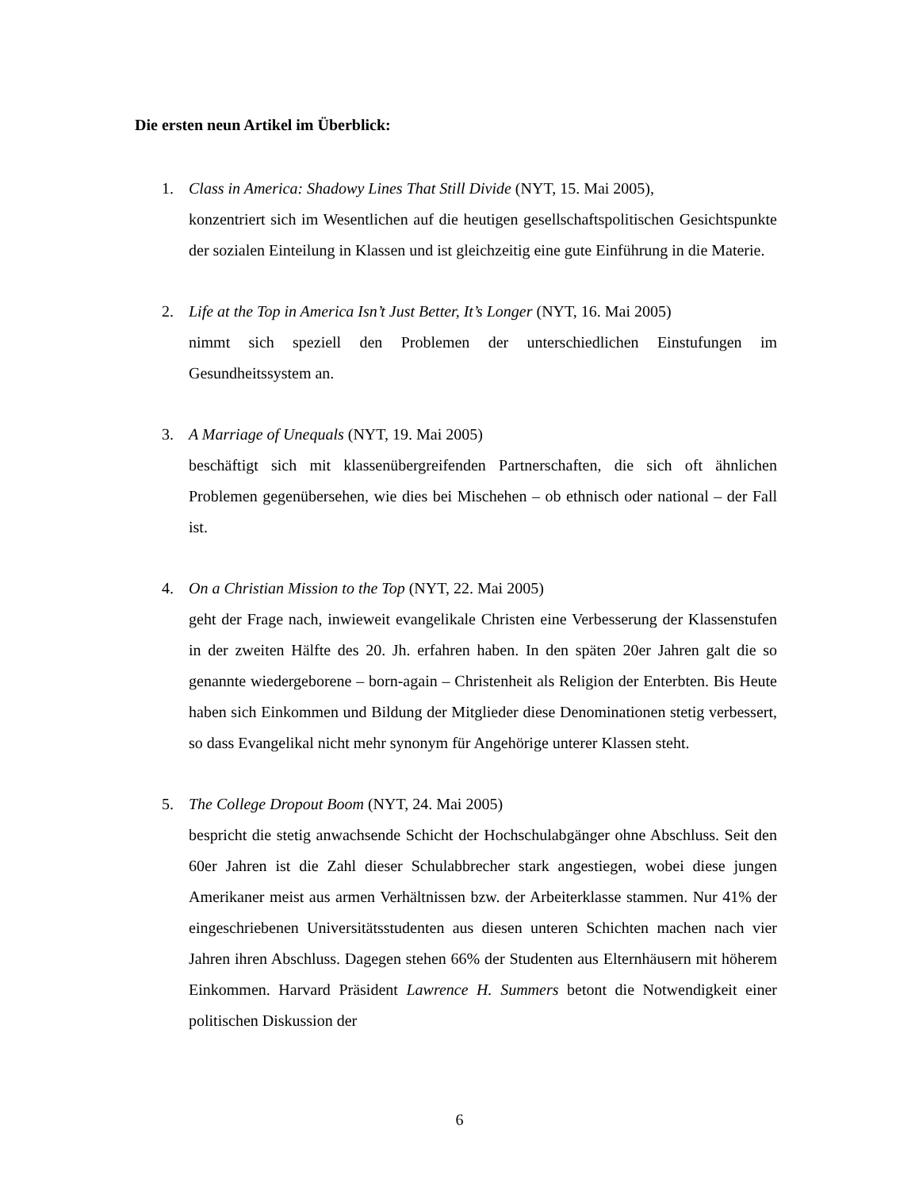Die ersten neun Artikel im Überblick:
1. Class in America: Shadowy Lines That Still Divide (NYT, 15. Mai 2005),
konzentriert sich im Wesentlichen auf die heutigen gesellschaftspolitischen Gesichtspunkte der sozialen Einteilung in Klassen und ist gleichzeitig eine gute Einführung in die Materie.
2. Life at the Top in America Isn’t Just Better, It’s Longer (NYT, 16. Mai 2005)
nimmt sich speziell den Problemen der unterschiedlichen Einstufungen im Gesundheitssystem an.
3. A Marriage of Unequals (NYT, 19. Mai 2005)
beschäftigt sich mit klassenübergreifenden Partnerschaften, die sich oft ähnlichen Problemen gegenübersehen, wie dies bei Mischehen – ob ethnisch oder national – der Fall ist.
4. On a Christian Mission to the Top (NYT, 22. Mai 2005)
geht der Frage nach, inwieweit evangelikale Christen eine Verbesserung der Klassenstufen in der zweiten Hälfte des 20. Jh. erfahren haben. In den späten 20er Jahren galt die so genannte wiedergeborene – born-again – Christenheit als Religion der Enterbten. Bis Heute haben sich Einkommen und Bildung der Mitglieder diese Denominationen stetig verbessert, so dass Evangelikal nicht mehr synonym für Angehörige unterer Klassen steht.
5. The College Dropout Boom (NYT, 24. Mai 2005)
bespricht die stetig anwachsende Schicht der Hochschulabgänger ohne Abschluss. Seit den 60er Jahren ist die Zahl dieser Schulabbrecher stark angestiegen, wobei diese jungen Amerikaner meist aus armen Verhältnissen bzw. der Arbeiterklasse stammen. Nur 41% der eingeschriebenen Universitätsstudenten aus diesen unteren Schichten machen nach vier Jahren ihren Abschluss. Dagegen stehen 66% der Studenten aus Elternhäusern mit höherem Einkommen. Harvard Präsident Lawrence H. Summers betont die Notwendigkeit einer politischen Diskussion der
6